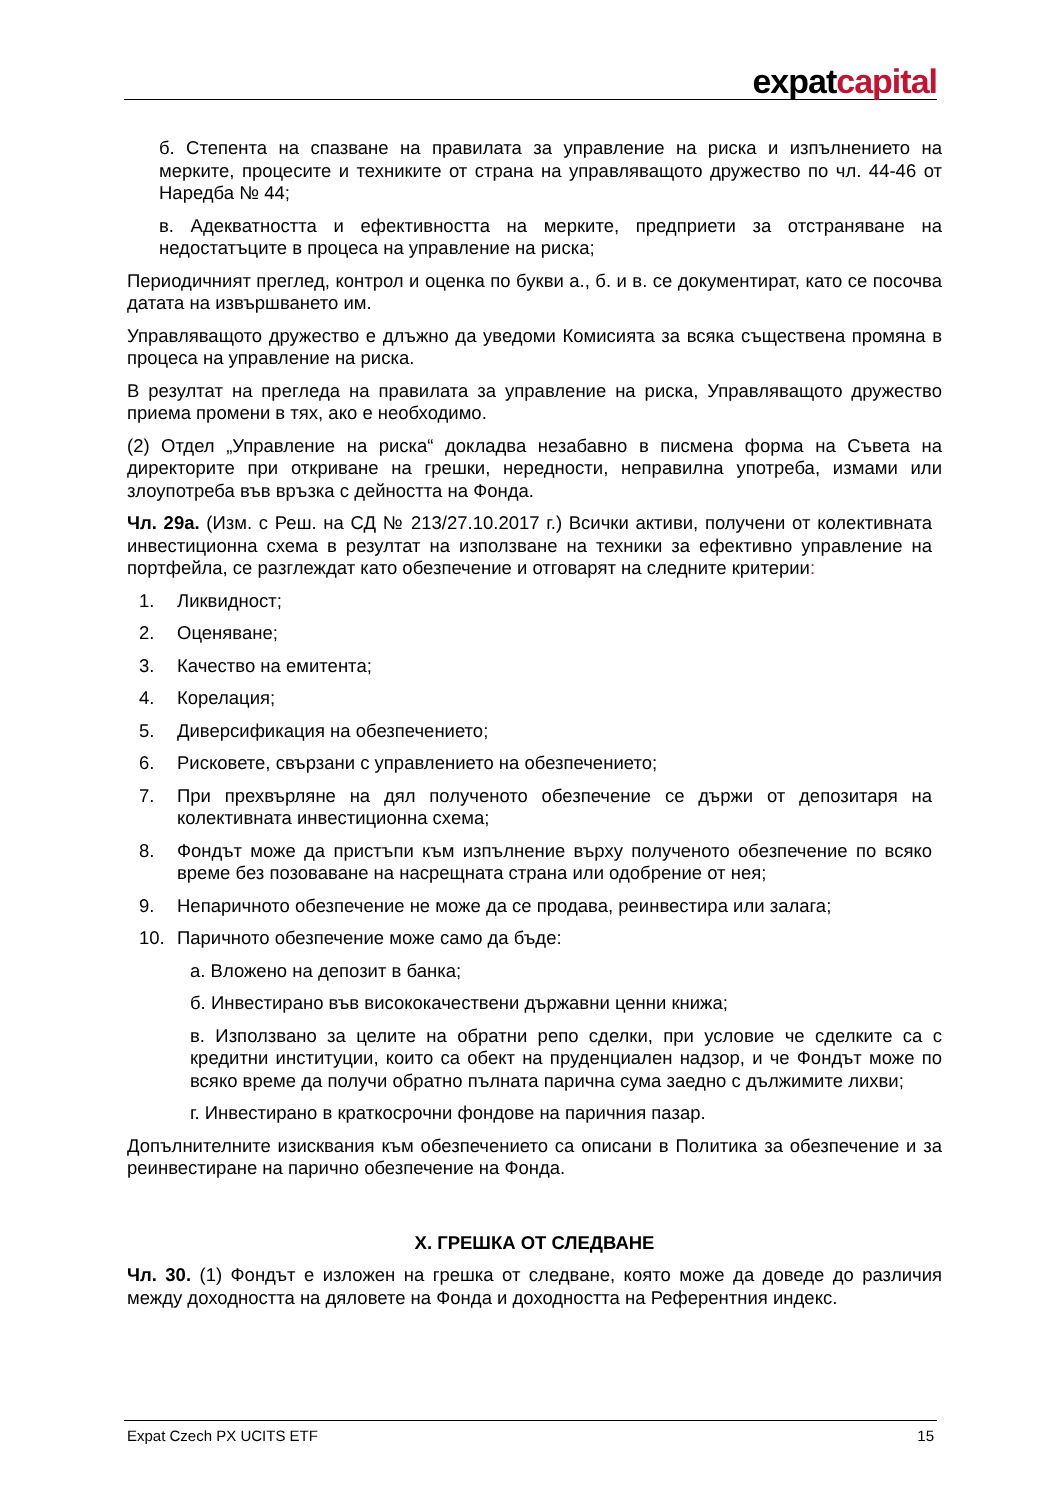expatcapital
б. Степента на спазване на правилата за управление на риска и изпълнението на мерките, процесите и техниките от страна на управляващото дружество по чл. 44-46 от Наредба № 44;
в. Адекватността и ефективността на мерките, предприети за отстраняване на недостатъците в процеса на управление на риска;
Периодичният преглед, контрол и оценка по букви а., б. и в. се документират, като се посочва датата на извършването им.
Управляващото дружество е длъжно да уведоми Комисията за всяка съществена промяна в процеса на управление на риска.
В резултат на прегледа на правилата за управление на риска, Управляващото дружество приема промени в тях, ако е необходимо.
(2) Отдел „Управление на риска“ докладва незабавно в писмена форма на Съвета на директорите при откриване на грешки, нередности, неправилна употреба, измами или злоупотреба във връзка с дейността на Фонда.
Чл. 29а. (Изм. с Реш. на СД № 213/27.10.2017 г.) Всички активи, получени от колективната инвестиционна схема в резултат на използване на техники за ефективно управление на портфейла, се разглеждат като обезпечение и отговарят на следните критерии:
1. Ликвидност;
2. Оценяване;
3. Качество на емитента;
4. Корелация;
5. Диверсификация на обезпечението;
6. Рисковете, свързани с управлението на обезпечението;
7. При прехвърляне на дял полученото обезпечение се държи от депозитаря на колективната инвестиционна схема;
8. Фондът може да пристъпи към изпълнение върху полученото обезпечение по всяко време без позоваване на насрещната страна или одобрение от нея;
9. Непаричното обезпечение не може да се продава, реинвестира или залага;
10. Паричното обезпечение може само да бъде:
а. Вложено на депозит в банка;
б. Инвестирано във висококачествени държавни ценни книжа;
в. Използвано за целите на обратни репо сделки, при условие че сделките са с кредитни институции, които са обект на пруденциален надзор, и че Фондът може по всяко време да получи обратно пълната парична сума заедно с дължимите лихви;
г. Инвестирано в краткосрочни фондове на паричния пазар.
Допълнителните изисквания към обезпечението са описани в Политика за обезпечение и за реинвестиране на парично обезпечение на Фонда.
X. ГРЕШКА ОТ СЛЕДВАНЕ
Чл. 30. (1) Фондът е изложен на грешка от следване, която може да доведе до различия между доходността на дяловете на Фонда и доходността на Референтния индекс.
Expat Czech PX UCITS ETF 15